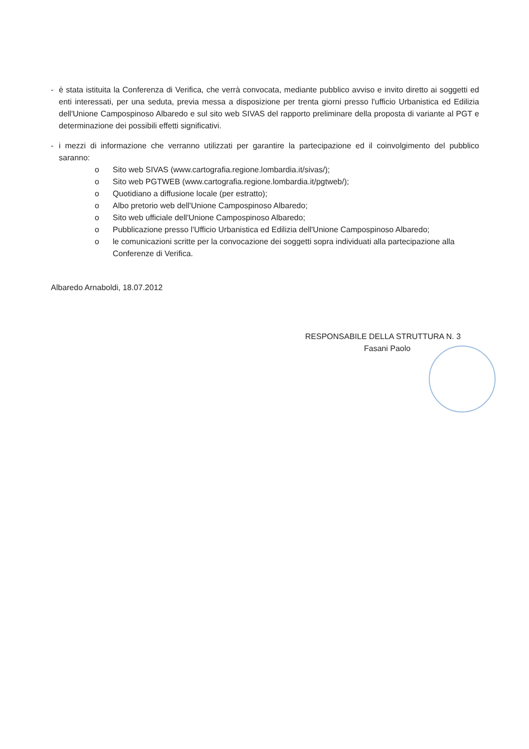- è stata istituita la Conferenza di Verifica, che verrà convocata, mediante pubblico avviso e invito diretto ai soggetti ed enti interessati, per una seduta, previa messa a disposizione per trenta giorni presso l'ufficio Urbanistica ed Edilizia dell'Unione Campospinoso Albaredo e sul sito web SIVAS del rapporto preliminare della proposta di variante al PGT e determinazione dei possibili effetti significativi.
- i mezzi di informazione che verranno utilizzati per garantire la partecipazione ed il coinvolgimento del pubblico saranno:
o Sito web SIVAS (www.cartografia.regione.lombardia.it/sivas/);
o Sito web PGTWEB (www.cartografia.regione.lombardia.it/pgtweb/);
o Quotidiano a diffusione locale (per estratto);
o Albo pretorio web dell'Unione Campospinoso Albaredo;
o Sito web ufficiale dell'Unione Campospinoso Albaredo;
o Pubblicazione presso l'Ufficio Urbanistica ed Edilizia dell'Unione Campospinoso Albaredo;
o le comunicazioni scritte per la convocazione dei soggetti sopra individuati alla partecipazione alla Conferenze di Verifica.
Albaredo Arnaboldi, 18.07.2012
RESPONSABILE DELLA STRUTTURA N. 3
Fasani Paolo